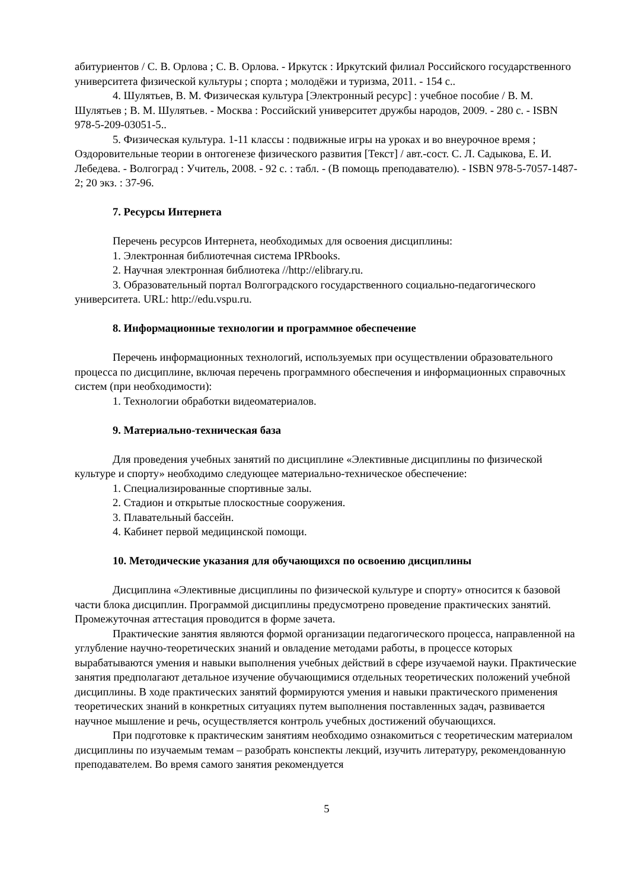абитуриентов / С. В. Орлова ; С. В. Орлова. - Иркутск : Иркутский филиал Российского государственного университета физической культуры ; спорта ; молодёжи и туризма, 2011. - 154 с..
4. Шулятьев, В. М. Физическая культура [Электронный ресурс] : учебное пособие / В. М. Шулятьев ; В. М. Шулятьев. - Москва : Российский университет дружбы народов, 2009. - 280 с. - ISBN 978-5-209-03051-5..
5. Физическая культура. 1-11 классы : подвижные игры на уроках и во внеурочное время ; Оздоровительные теории в онтогенезе физического развития [Текст] / авт.-сост. С. Л. Садыкова, Е. И. Лебедева. - Волгоград : Учитель, 2008. - 92 с. : табл. - (В помощь преподавателю). - ISBN 978-5-7057-1487-2; 20 экз. : 37-96.
7. Ресурсы Интернета
Перечень ресурсов Интернета, необходимых для освоения дисциплины:
1. Электронная библиотечная система IPRbooks.
2. Научная электронная библиотека //http://elibrary.ru.
3. Образовательный портал Волгоградского государственного социально-педагогического университета. URL: http://edu.vspu.ru.
8. Информационные технологии и программное обеспечение
Перечень информационных технологий, используемых при осуществлении образовательного процесса по дисциплине, включая перечень программного обеспечения и информационных справочных систем (при необходимости):
1. Технологии обработки видеоматериалов.
9. Материально-техническая база
Для проведения учебных занятий по дисциплине «Элективные дисциплины по физической культуре и спорту» необходимо следующее материально-техническое обеспечение:
1. Специализированные спортивные залы.
2. Стадион и открытые плоскостные сооружения.
3. Плавательный бассейн.
4. Кабинет первой медицинской помощи.
10. Методические указания для обучающихся по освоению дисциплины
Дисциплина «Элективные дисциплины по физической культуре и спорту» относится к базовой части блока дисциплин. Программой дисциплины предусмотрено проведение практических занятий. Промежуточная аттестация проводится в форме зачета.
Практические занятия являются формой организации педагогического процесса, направленной на углубление научно-теоретических знаний и овладение методами работы, в процессе которых вырабатываются умения и навыки выполнения учебных действий в сфере изучаемой науки. Практические занятия предполагают детальное изучение обучающимися отдельных теоретических положений учебной дисциплины. В ходе практических занятий формируются умения и навыки практического применения теоретических знаний в конкретных ситуациях путем выполнения поставленных задач, развивается научное мышление и речь, осуществляется контроль учебных достижений обучающихся.
При подготовке к практическим занятиям необходимо ознакомиться с теоретическим материалом дисциплины по изучаемым темам – разобрать конспекты лекций, изучить литературу, рекомендованную преподавателем. Во время самого занятия рекомендуется
5